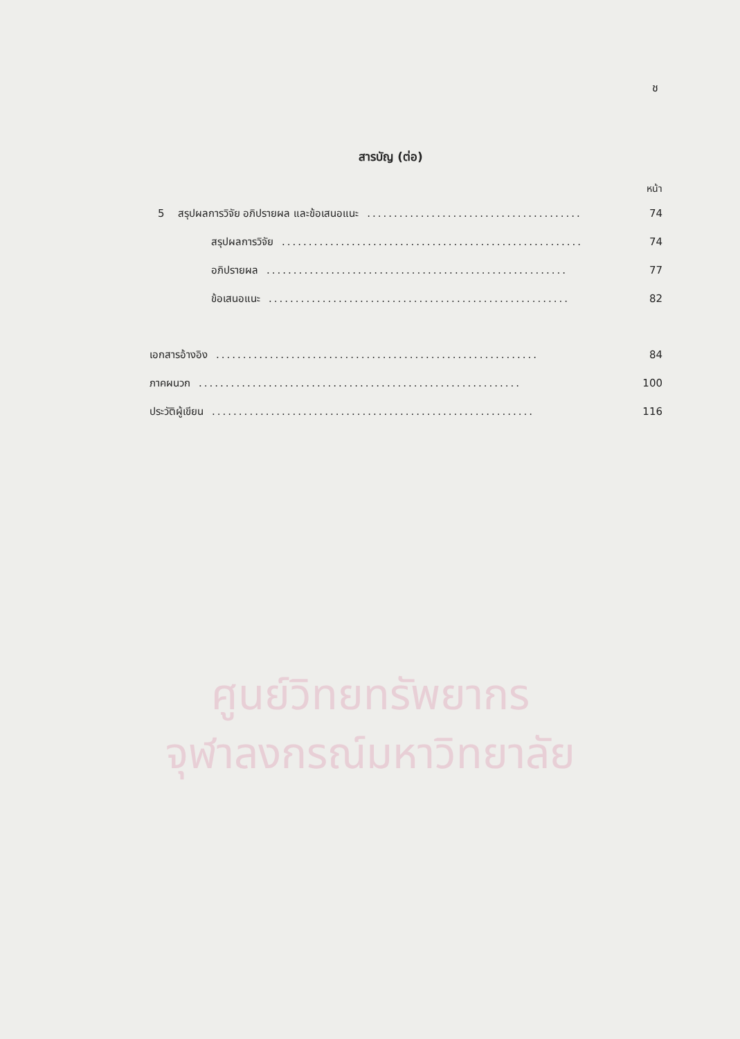ช
สารบัญ (ต่อ)
หน้า
5 สรุปผลการวิจัย อภิปรายผล และข้อเสนอแนะ........................................ 74
สรุปผลการวิจัย........................................................ 74
อภิปรายผล........................................................ 77
ข้อเสนอแนะ........................................................ 82
เอกสารอ้างอิง............................................................ 84
ภาคผนวก............................................................ 100
ประวัติผู้เขียน............................................................ 116
ศูนย์วิทยทรัพยากร
จุฬาลงกรณ์มหาวิทยาลัย